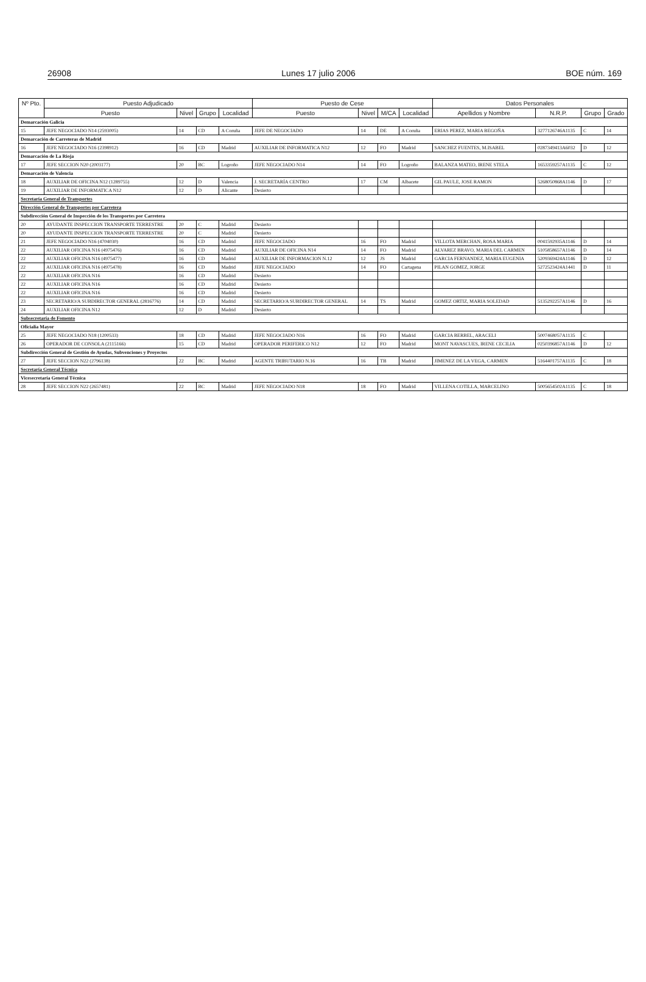26908 Lunes 17 julio 2006 BOE núm. 169
| Nº Pto. | Puesto Adjudicado | | | | Puesto de Cese | | | | Datos Personales | | | |
| --- | --- | --- | --- | --- | --- | --- | --- | --- | --- | --- | --- | --- |
| | Puesto | Nivel | Grupo | Localidad | Puesto | Nivel | M/CA | Localidad | Apellidos y Nombre | N.R.P. | Grupo | Grado |
| Demarcación Galicia | | | | | | | | | | | | |
| 15 | JEFE NEGOCIADO N14 (2593005) | 14 | CD | A Coruña | JEFE DE NEGOCIADO | 14 | DE | A Coruña | ERIAS PEREZ, MARIA BEGOÑA | 3277126746A1135 | C | 14 |
| Demarcación de Carreteras de Madrid | | | | | | | | | | | | |
| 16 | JEFE NEGOCIADO N16 (2398912) | 16 | CD | Madrid | AUXILIAR DE INFORMATICA N12 | 12 | FO | Madrid | SANCHEZ FUENTES, M.ISABEL | 0287349413A6032 | D | 12 |
| Demarcación de La Rioja | | | | | | | | | | | | |
| 17 | JEFE SECCION N20 (2003177) | 20 | BC | Logroño | JEFE NEGOCIADO N14 | 14 | FO | Logroño | BALANZA MATEO, IRENE STELA | 1653359257A1135 | C | 12 |
| Demarcación de Valencia | | | | | | | | | | | | |
| 18 | AUXILIAR DE OFICINA N12 (1289755) | 12 | D | Valencia | J. SECRETARÍA CENTRO | 17 | CM | Albacete | GIL PAULE, JOSE RAMON | 5268050868A1146 | D | 17 |
| 19 | AUXILIAR DE INFORMATICA N12 | 12 | D | Alicante | Desierto | | | | | | | |
| Secretaría General de Transportes | | | | | | | | | | | | |
| Dirección General de Transportes por Carretera | | | | | | | | | | | | |
| Subdirección General de Inspección de los Transportes por Carretera | | | | | | | | | | | | |
| 20 | AYUDANTE INSPECCION TRANSPORTE TERRESTRE | 20 | C | Madrid | Desierto | | | | | | | |
| 20 | AYUDANTE INSPECCION TRANSPORTE TERRESTRE | 20 | C | Madrid | Desierto | | | | | | | |
| 21 | JEFE NEGOCIADO N16 (4704030) | 16 | CD | Madrid | JEFE NEGOCIADO | 16 | FO | Madrid | VILLOTA MERCHAN, ROSA MARIA | 0041592935A1146 | D | 14 |
| 22 | AUXILIAR OFICINA N16 (4975476) | 16 | CD | Madrid | AUXILIAR DE OFICINA N14 | 14 | FO | Madrid | ALVAREZ BRAVO, MARIA DEL CARMEN | 5105858657A1146 | D | 14 |
| 22 | AUXILIAR OFICINA N16 (4975477) | 16 | CD | Madrid | AUXILIAR DE INFORMACION N.12 | 12 | JS | Madrid | GARCIA FERNANDEZ, MARIA EUGENIA | 5209369424A1146 | D | 12 |
| 22 | AUXILIAR OFICINA N16 (4975478) | 16 | CD | Madrid | JEFE NEGOCIADO | 14 | FO | Cartagena | PILAN GOMEZ, JORGE | 5272523424A1441 | D | 11 |
| 22 | AUXILIAR OFICINA N16 | 16 | CD | Madrid | Desierto | | | | | | | |
| 22 | AUXILIAR OFICINA N16 | 16 | CD | Madrid | Desierto | | | | | | | |
| 22 | AUXILIAR OFICINA N16 | 16 | CD | Madrid | Desierto | | | | | | | |
| 23 | SECRETARIO/A SUBDIRECTOR GENERAL (2816776) | 14 | CD | Madrid | SECRETARIO/A SUBDIRECTOR GENERAL | 14 | TS | Madrid | GOMEZ ORTIZ, MARIA SOLEDAD | 5135292257A1146 | D | 16 |
| 24 | AUXILIAR OFICINA N12 | 12 | D | Madrid | Desierto | | | | | | | |
| Subsecretaría de Fomento | | | | | | | | | | | | |
| Oficialía Mayor | | | | | | | | | | | | |
| 25 | JEFE NEGOCIADO N18 (1200533) | 18 | CD | Madrid | JEFE NEGOCIADO N16 | 16 | FO | Madrid | GARCIA BERBEL, ARACELI | 5007468057A1135 | C | |
| 26 | OPERADOR DE CONSOLA (2115166) | 15 | CD | Madrid | OPERADOR PERIFERICO N12 | 12 | FO | Madrid | MONT NAVASCUES, IRENE CECILIA | 0250396857A1146 | D | 12 |
| Subdirección General de Gestión de Ayudas, Subvenciones y Proyectos | | | | | | | | | | | | |
| 27 | JEFE SECCION N22 (2796138) | 22 | BC | Madrid | AGENTE TRIBUTARIO N.16 | 16 | TB | Madrid | JIMENEZ DE LA VEGA, CARMEN | 5164401757A1135 | C | 18 |
| Secretaría General Técnica | | | | | | | | | | | | |
| Vicesecretaría General Técnica | | | | | | | | | | | | |
| 28 | JEFE SECCION N22 (2657481) | 22 | BC | Madrid | JEFE NEGOCIADO N18 | 18 | FO | Madrid | VILLENA COTILLA, MARCELINO | 5005654502A1135 | C | 18 |